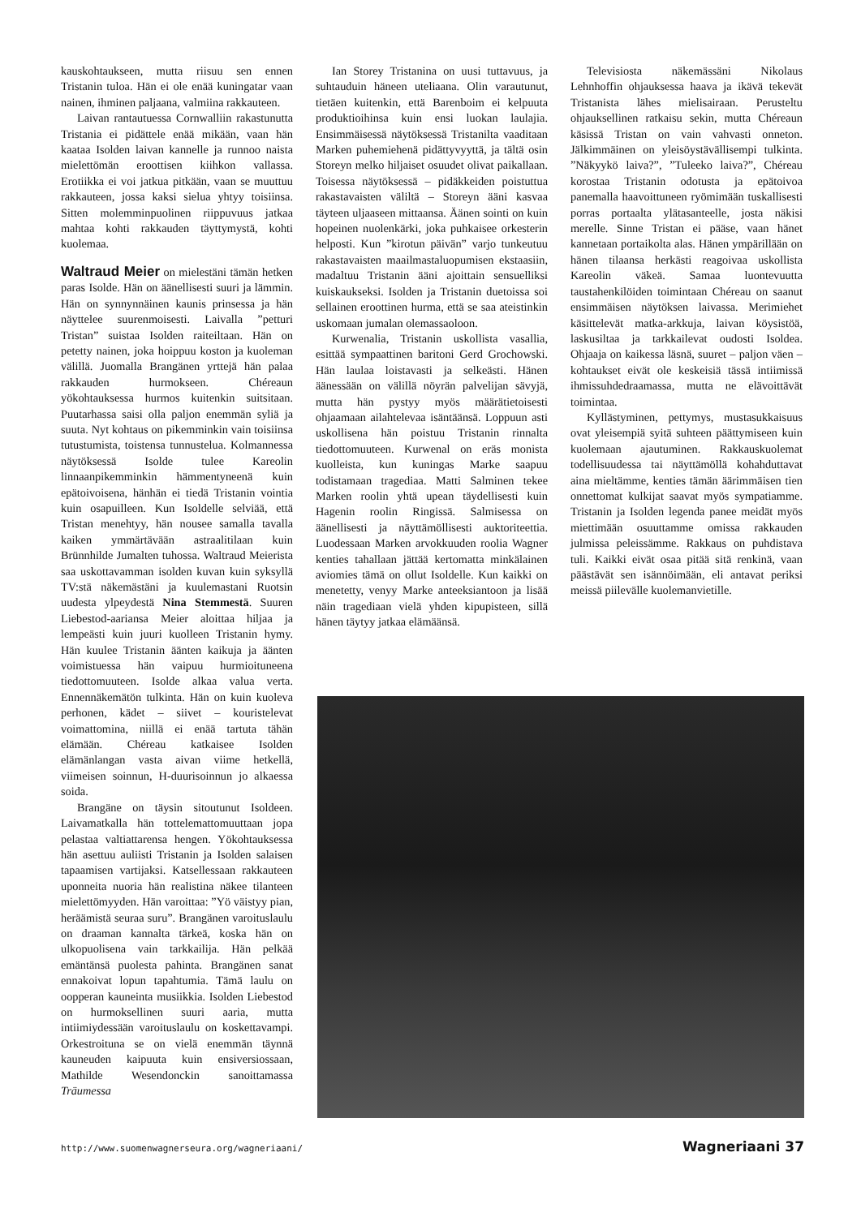kauskohtaukseen, mutta riisuu sen ennen Tristanin tuloa. Hän ei ole enää kuningatar vaan nainen, ihminen paljaana, valmiina rakkauteen.
Laivan rantautuessa Cornwalliin rakastunutta Tristania ei pidättele enää mikään, vaan hän kaataa Isolden laivan kannelle ja runnoo naista mielettömän eroottisen kiihkon vallassa. Erotiikka ei voi jatkua pitkään, vaan se muuttuu rakkauteen, jossa kaksi sielua yhtyy toisiinsa. Sitten molemminpuolinen riippuvuus jatkaa mahtaa kohti rakkauden täyttymystä, kohti kuolemaa.
Waltraud Meier on mielestäni tämän hetken paras Isolde. Hän on äänellisesti suuri ja lämmin. Hän on synnynnäinen kaunis prinsessa ja hän näyttelee suurenmoisesti. Laivalla ”petturi Tristan” suistaa Isolden raiteiltaan. Hän on petetty nainen, joka hoippuu koston ja kuoleman välillä. Juomalla Brangänen yrttejä hän palaa rakkauden hurmokseen. Chéreaun yökohtauksessa hurmos kuitenkin suitsitaan. Puutarhassa saisi olla paljon enemmän syliä ja suuta. Nyt kohtaus on pikemminkin vain toisiinsa tutustumista, toistensa tunnustelua. Kolmannessa näytöksessä Isolde tulee Kareolin linnaanpikemminkin hämmentyneenä kuin epätoivoisena, hänhän ei tiedä Tristanin vointia kuin osapuilleen. Kun Isoldelle selviää, että Tristan menehtyy, hän nousee samalla tavalla kaiken ymmärtävään astraalitilaan kuin Brünnhilde Jumalten tuhossa. Waltraud Meierista saa uskottavamman isolden kuvan kuin syksyllä TV:stä näkemästäni ja kuulemastani Ruotsin uudesta ylpeydestä Nina Stemmestä. Suuren Liebestod-aariansa Meier aloittaa hiljaa ja lempeästi kuin juuri kuolleen Tristanin hymy. Hän kuulee Tristanin äänten kaikuja ja äänten voimistuessa hän vaipuu hurmioituneena tiedottomuuteen. Isolde alkaa valua verta. Ennennäkemätön tulkinta. Hän on kuin kuoleva perhonen, kädet – siivet – kouristelevat voimattomina, niillä ei enää tartuta tähän elämään. Chéreau katkaisee Isolden elämänlangan vasta aivan viime hetkellä, viimeisen soinnun, H-duurisoinnun jo alkaessa soida.
Brangäne on täysin sitoutunut Isoldeen. Laivamatkalla hän tottelemattomuuttaan jopa pelastaa valtiattarensa hengen. Yökohtauksessa hän asettuu auliisti Tristanin ja Isolden salaisen tapaamisen vartijaksi. Katsellessaan rakkauteen uponneita nuoria hän realistina näkee tilanteen mielettömyyden. Hän varoittaa: ”Yö väistyy pian, heräämistä seuraa suru”. Brangänen varoituslaulu on draaman kannalta tärkeä, koska hän on ulkopuolisena vain tarkkailija. Hän pelkää emäntänsä puolesta pahinta. Brangänen sanat ennakoivat lopun tapahtumia. Tämä laulu on oopperan kauneinta musiikkia. Isolden Liebestod on hurmoksellinen suuri aaria, mutta intiimiydessään varoituslaulu on koskettavampi. Orkestroituna se on vielä enemmän täynnä kauneuden kaipuuta kuin ensiversiossaan, Mathilde Wesendonckin sanoittamassa Träumessa
Ian Storey Tristanina on uusi tuttavuus, ja suhtauduin häneen uteliaana. Olin varautunut, tietäen kuitenkin, että Barenboim ei kelpuuta produktioihinsa kuin ensi luokan laulajia. Ensimmäisessä näytöksessä Tristanilta vaaditaan Marken puhemiehenä pidättyvyyttä, ja tältä osin Storeyn melko hiljaiset osuudet olivat paikallaan. Toisessa näytöksessä – pidäkkeiden poistuttua rakastavaisten väliltä – Storeyn ääni kasvaa täyteen uljaaseen mittaansa. Äänen sointi on kuin hopeinen nuolenkärki, joka puhkaisee orkesterin helposti. Kun ”kirotun päivän” varjo tunkeutuu rakastavaisten maailmastaluopumisen ekstaasiin, madaltuu Tristanin ääni ajoittain sensuelliksi kuiskaukseksi. Isolden ja Tristanin duetoissa soi sellainen eroottinen hurma, että se saa ateistinkin uskomaan jumalan olemassaoloon.
Kurwenalia, Tristanin uskollista vasallia, esittää sympaattinen baritoni Gerd Grochowski. Hän laulaa loistavasti ja selkeästi. Hänen äänessään on välillä nöyrän palvelijan sävyjä, mutta hän pystyy myös määrätietoisesti ohjaamaan ailahtelevaa isäntäänsä. Loppuun asti uskollisena hän poistuu Tristanin rinnalta tiedottomuuteen. Kurwenal on eräs monista kuolleista, kun kuningas Marke saapuu todistamaan tragediaa. Matti Salminen tekee Marken roolin yhtä upean täydellisesti kuin Hagenin roolin Ringissä. Salmisessa on äänellisesti ja näyttämöllisesti auktoriteettia. Luodessaan Marken arvokkuuden roolia Wagner kenties tahallaan jättää kertomatta minkälainen aviomies tämä on ollut Isoldelle. Kun kaikki on menetetty, venyy Marke anteeksiantoon ja lisää näin tragediaan vielä yhden kipupisteen, sillä hänen täytyy jatkaa elämäänsä.
Televisiosta näkemässäni Nikolaus Lehnhoffin ohjauksessa haava ja ikävä tekevät Tristanista lähes mielisairaan. Perusteltu ohjauksellinen ratkaisu sekin, mutta Chéreaun käsissä Tristan on vain vahvasti onneton. Jälkimmäinen on yleisöystävällisempi tulkinta. ”Näkyykö laiva?”, ”Tuleeko laiva?”, Chéreau korostaa Tristanin odotusta ja epätoivoa panemalla haavoittuneen ryömimään tuskallisesti porras portaalta ylätasanteelle, josta näkisi merelle. Sinne Tristan ei pääse, vaan hänet kannetaan portaikolta alas. Hänen ympärillään on hänen tilaansa herkästi reagoivaa uskollista Kareolin väkeä. Samaa luontevuutta taustahenkilöiden toimintaan Chéreau on saanut ensimmäisen näytöksen laivassa. Merimiehet käsittelevät matka-arkkuja, laivan köysistöä, laskusiltaa ja tarkkailevat oudosti Isoldea. Ohjaaja on kaikessa läsnä, suuret – paljon väen – kohtaukset eivät ole keskeisiä tässä intiimissä ihmissuhdedraamassa, mutta ne elävoittävät toimintaa.
Kyllästyminen, pettymys, mustasukkaisuus ovat yleisempiä syitä suhteen päättymiseen kuin kuolemaan ajautuminen. Rakkauskuolemat todellisuudessa tai näyttämöllä kohahduttavat aina mieltämme, kenties tämän äärimmäisen tien onnettomat kulkijat saavat myös sympatiamme. Tristanin ja Isolden legenda panee meidät myös miettimään osuuttamme omissa rakkauden julmissa peleissämme. Rakkaus on puhdistava tuli. Kaikki eivät osaa pitää sitä renkinä, vaan päästävät sen isännöimään, eli antavat periksi meissä piilevälle kuolemanvietille.
http://www.suomenwagnerseura.org/wagneriaani/ Wagneriaani 37